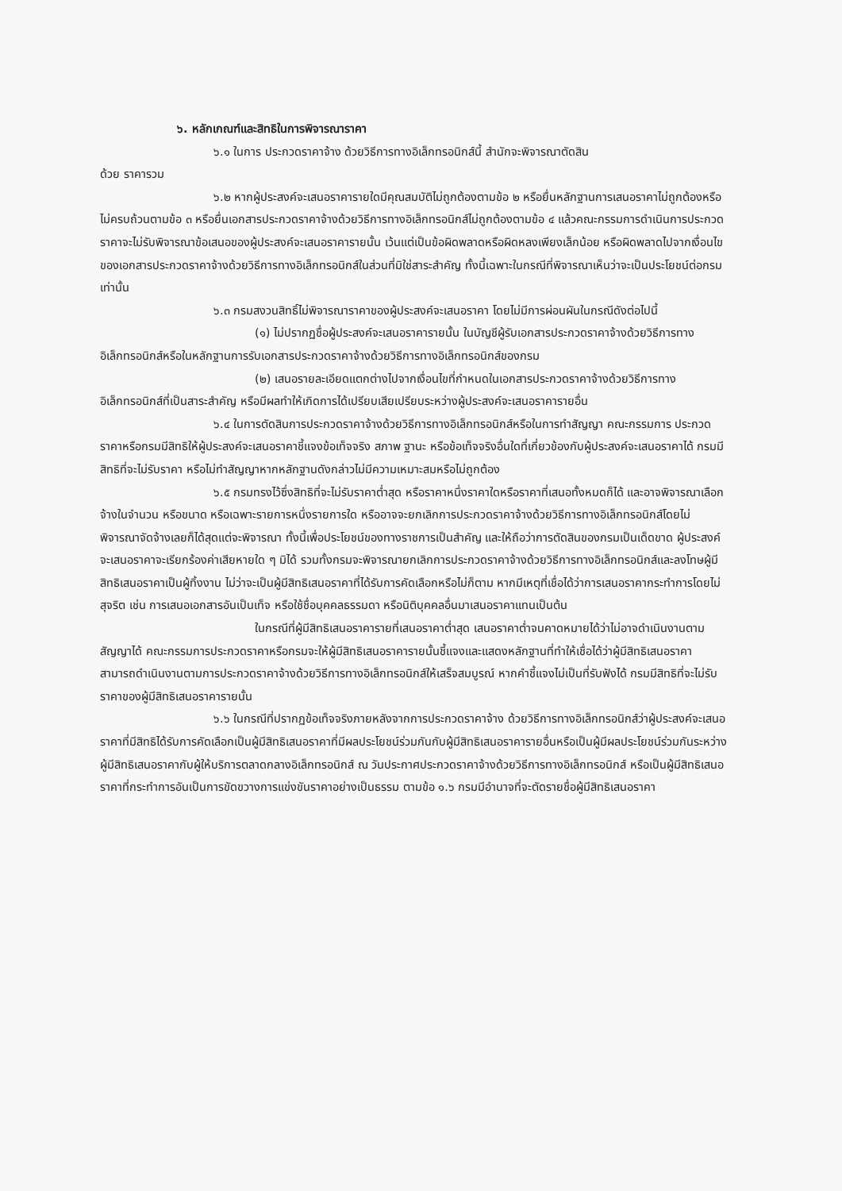๖. หลักเกณฑ์และสิทธิในการพิจารณาราคา
๖.๑ ในการ ประกวดราคาจ้าง ด้วยวิธีการทางอิเล็กทรอนิกส์นี้ สำนักจะพิจารณาตัดสิน
ด้วย ราคารวม
๖.๒ หากผู้ประสงค์จะเสนอราคารายใดมีคุณสมบัติไม่ถูกต้องตามข้อ ๒ หรือยื่นหลักฐานการเสนอราคาไม่ถูกต้องหรือไม่ครบถ้วนตามข้อ ๓ หรือยื่นเอกสารประกวดราคาจ้างด้วยวิธีการทางอิเล็กทรอนิกส์ไม่ถูกต้องตามข้อ ๔ แล้วคณะกรรมการดำเนินการประกวดราคาจะไม่รับพิจารณาข้อเสนอของผู้ประสงค์จะเสนอราคารายนั้น เว้นแต่เป็นข้อผิดพลาดหรือผิดหลงเพียงเล็กน้อย หรือผิดพลาดไปจากเงื่อนไขของเอกสารประกวดราคาจ้างด้วยวิธีการทางอิเล็กทรอนิกส์ในส่วนที่มิใช่สาระสำคัญ ทั้งนี้เฉพาะในกรณีที่พิจารณาเห็นว่าจะเป็นประโยชน์ต่อกรมเท่านั้น
๖.๓ กรมสงวนสิทธิ์ไม่พิจารณาราคาของผู้ประสงค์จะเสนอราคา โดยไม่มีการผ่อนผันในกรณีดังต่อไปนี้
(๑) ไม่ปรากฏชื่อผู้ประสงค์จะเสนอราคารายนั้น ในบัญชีผู้รับเอกสารประกวดราคาจ้างด้วยวิธีการทางอิเล็กทรอนิกส์หรือในหลักฐานการรับเอกสารประกวดราคาจ้างด้วยวิธีการทางอิเล็กทรอนิกส์ของกรม
(๒) เสนอรายละเอียดแตกต่างไปจากเงื่อนไขที่กำหนดในเอกสารประกวดราคาจ้างด้วยวิธีการทางอิเล็กทรอนิกส์ที่เป็นสาระสำคัญ หรือมีผลทำให้เกิดการได้เปรียบเสียเปรียบระหว่างผู้ประสงค์จะเสนอราคารายอื่น
๖.๔ ในการตัดสินการประกวดราคาจ้างด้วยวิธีการทางอิเล็กทรอนิกส์หรือในการทำสัญญา คณะกรรมการ ประกวดราคาหรือกรมมีสิทธิให้ผู้ประสงค์จะเสนอราคาชี้แจงข้อเท็จจริง สภาพ ฐานะ หรือข้อเท็จจริงอื่นใดที่เกี่ยวข้องกับผู้ประสงค์จะเสนอราคาได้ กรมมีสิทธิที่จะไม่รับราคา หรือไม่ทำสัญญาหากหลักฐานดังกล่าวไม่มีความเหมาะสมหรือไม่ถูกต้อง
๖.๕ กรมทรงไว้ซึ่งสิทธิที่จะไม่รับราคาต่ำสุด หรือราคาหนึ่งราคาใดหรือราคาที่เสนอทั้งหมดก็ได้ และอาจพิจารณาเลือกจ้างในจำนวน หรือขนาด หรือเฉพาะรายการหนึ่งรายการใด หรืออาจจะยกเลิกการประกวดราคาจ้างด้วยวิธีการทางอิเล็กทรอนิกส์โดยไม่พิจารณาจัดจ้างเลยก็ได้สุดแต่จะพิจารณา ทั้งนี้เพื่อประโยชน์ของทางราชการเป็นสำคัญ และให้ถือว่าการตัดสินของกรมเป็นเด็ดขาด ผู้ประสงค์จะเสนอราคาจะเรียกร้องค่าเสียหายใด ๆ มิได้ รวมทั้งกรมจะพิจารณายกเลิกการประกวดราคาจ้างด้วยวิธีการทางอิเล็กทรอนิกส์และลงโทษผู้มีสิทธิเสนอราคาเป็นผู้ทิ้งงาน ไม่ว่าจะเป็นผู้มีสิทธิเสนอราคาที่ได้รับการคัดเลือกหรือไม่ก็ตาม หากมีเหตุที่เชื่อได้ว่าการเสนอราคากระทำการโดยไม่สุจริต เช่น การเสนอเอกสารอันเป็นเท็จ หรือใช้ชื่อบุคคลธรรมดา หรือนิติบุคคลอื่นมาเสนอราคาแทนเป็นต้น
ในกรณีที่ผู้มีสิทธิเสนอราคารายที่เสนอราคาต่ำสุด เสนอราคาต่ำจนคาดหมายได้ว่าไม่อาจดำเนินงานตามสัญญาได้ คณะกรรมการประกวดราคาหรือกรมจะให้ผู้มีสิทธิเสนอราคารายนั้นชี้แจงและแสดงหลักฐานที่ทำให้เชื่อได้ว่าผู้มีสิทธิเสนอราคาสามารถดำเนินงานตามการประกวดราคาจ้างด้วยวิธีการทางอิเล็กทรอนิกส์ให้เสร็จสมบูรณ์ หากคำชี้แจงไม่เป็นที่รับฟังได้ กรมมีสิทธิที่จะไม่รับราคาของผู้มีสิทธิเสนอราคารายนั้น
๖.๖ ในกรณีที่ปรากฏข้อเท็จจริงภายหลังจากการประกวดราคาจ้าง ด้วยวิธีการทางอิเล็กทรอนิกส์ว่าผู้ประสงค์จะเสนอราคาที่มีสิทธิได้รับการคัดเลือกเป็นผู้มีสิทธิเสนอราคาที่มีผลประโยชน์ร่วมกันกับผู้มีสิทธิเสนอราคารายอื่นหรือเป็นผู้มีผลประโยชน์ร่วมกันระหว่างผู้มีสิทธิเสนอราคากับผู้ให้บริการตลาดกลางอิเล็กทรอนิกส์ ณ วันประกาศประกวดราคาจ้างด้วยวิธีการทางอิเล็กทรอนิกส์ หรือเป็นผู้มีสิทธิเสนอราคาที่กระทำการอันเป็นการขัดขวางการแข่งขันราคาอย่างเป็นธรรม ตามข้อ ๑.๖ กรมมีอำนาจที่จะตัดรายชื่อผู้มีสิทธิเสนอราคา